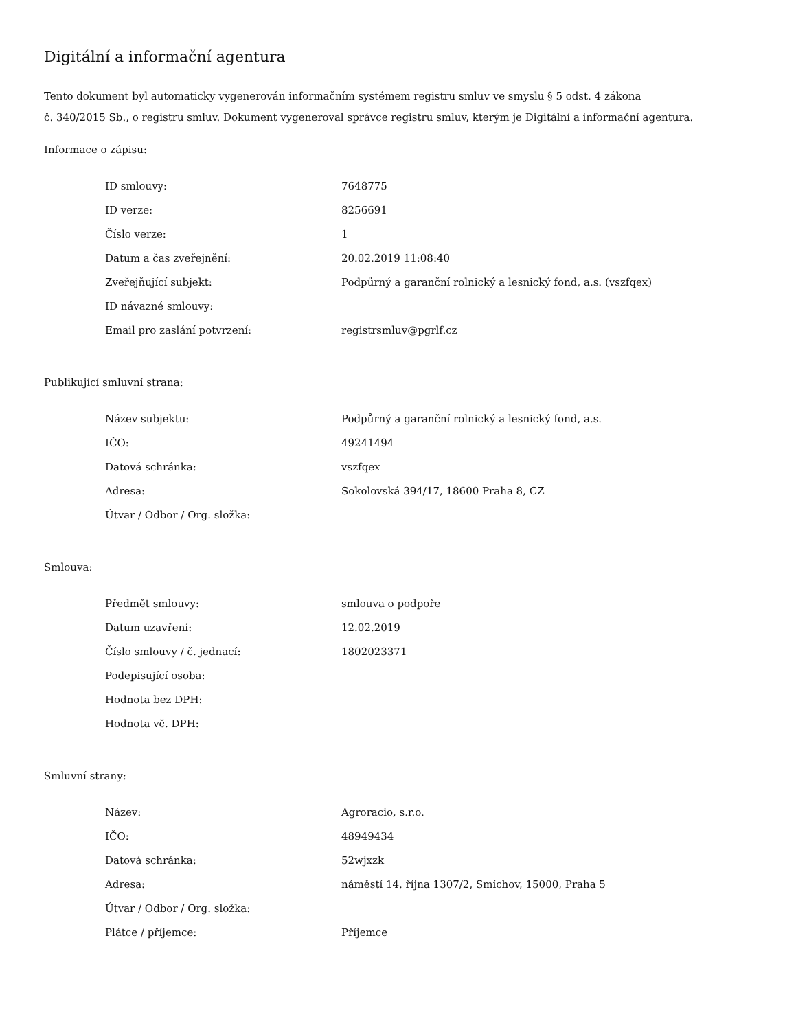Digitální a informační agentura
Tento dokument byl automaticky vygenerován informačním systémem registru smluv ve smyslu § 5 odst. 4 zákona
č. 340/2015 Sb., o registru smluv. Dokument vygeneroval správce registru smluv, kterým je Digitální a informační agentura.
Informace o zápisu:
| ID smlouvy: | 7648775 |
| ID verze: | 8256691 |
| Číslo verze: | 1 |
| Datum a čas zveřejnění: | 20.02.2019 11:08:40 |
| Zveřejňující subjekt: | Podpůrný a garanční rolnický a lesnický fond, a.s. (vszfqex) |
| ID návazné smlouvy: | |
| Email pro zaslání potvrzení: | registrsmluv@pgrlf.cz |
Publikující smluvní strana:
| Název subjektu: | Podpůrný a garanční rolnický a lesnický fond, a.s. |
| IČO: | 49241494 |
| Datová schránka: | vszfqex |
| Adresa: | Sokolovská 394/17, 18600 Praha 8, CZ |
| Útvar / Odbor / Org. složka: | |
Smlouva:
| Předmět smlouvy: | smlouva o podpoře |
| Datum uzavření: | 12.02.2019 |
| Číslo smlouvy / č. jednací: | 1802023371 |
| Podepisující osoba: | |
| Hodnota bez DPH: | |
| Hodnota vč. DPH: | |
Smluvní strany:
| Název: | Agroracio, s.r.o. |
| IČO: | 48949434 |
| Datová schránka: | 52wjxzk |
| Adresa: | náměstí 14. října 1307/2, Smíchov, 15000, Praha 5 |
| Útvar / Odbor / Org. složka: | |
| Plátce / příjemce: | Příjemce |